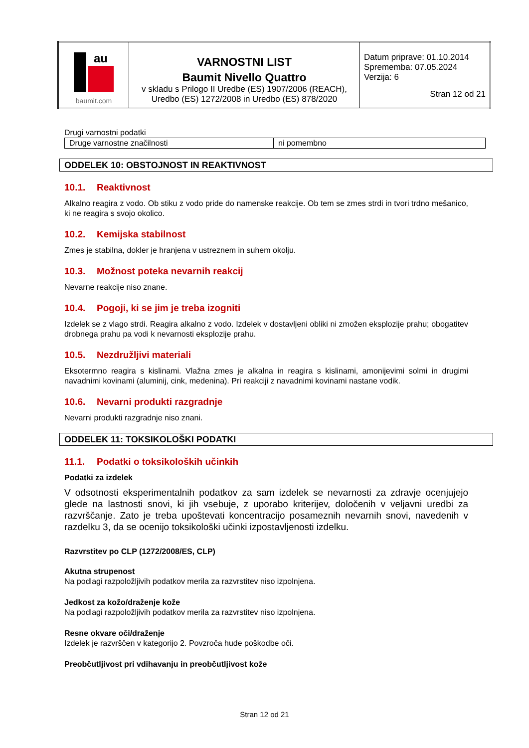| au baumit.com | VARNOSTNI LIST Baumit Nivello Quattro v skladu s Prilogo II Uredbe (ES) 1907/2006 (REACH), Uredbo (ES) 1272/2008 in Uredbo (ES) 878/2020 | Datum priprave: 01.10.2014 Sprememba: 07.05.2024 Verzija: 6 Stran 12 od 21 |
Drugi varnostni podatki
| Druge varnostne značilnosti | ni pomembno |
ODDELEK 10: OBSTOJNOST IN REAKTIVNOST
10.1. Reaktivnost
Alkalno reagira z vodo. Ob stiku z vodo pride do namenske reakcije. Ob tem se zmes strdi in tvori trdno mešanico, ki ne reagira s svojo okolico.
10.2. Kemijska stabilnost
Zmes je stabilna, dokler je hranjena v ustreznem in suhem okolju.
10.3. Možnost poteka nevarnih reakcij
Nevarne reakcije niso znane.
10.4. Pogoji, ki se jim je treba izogniti
Izdelek se z vlago strdi. Reagira alkalno z vodo. Izdelek v dostavljeni obliki ni zmožen eksplozije prahu; obogatitev drobnega prahu pa vodi k nevarnosti eksplozije prahu.
10.5. Nezdružljivi materiali
Eksotermno reagira s kislinami. Vlažna zmes je alkalna in reagira s kislinami, amonijevimi solmi in drugimi navadnimi kovinami (aluminij, cink, medenina). Pri reakciji z navadnimi kovinami nastane vodik.
10.6. Nevarni produkti razgradnje
Nevarni produkti razgradnje niso znani.
ODDELEK 11: TOKSIKOLOŠKI PODATKI
11.1. Podatki o toksikoloških učinkih
Podatki za izdelek
V odsotnosti eksperimentalnih podatkov za sam izdelek se nevarnosti za zdravje ocenjujejo glede na lastnosti snovi, ki jih vsebuje, z uporabo kriterijev, določenih v veljavni uredbi za razvrščanje. Zato je treba upoštevati koncentracijo posameznih nevarnih snovi, navedenih v razdelku 3, da se ocenijo toksikološki učinki izpostavljenosti izdelku.
Razvrstitev po CLP (1272/2008/ES, CLP)
Akutna strupenost
Na podlagi razpoložljivih podatkov merila za razvrstitev niso izpolnjena.
Jedkost za kožo/draženje kože
Na podlagi razpoložljivih podatkov merila za razvrstitev niso izpolnjena.
Resne okvare oči/draženje
Izdelek je razvrščen v kategorijo 2. Povzroča hude poškodbe oči.
Preobčutljivost pri vdihavanju in preobčutljivost kože
Stran 12 od 21